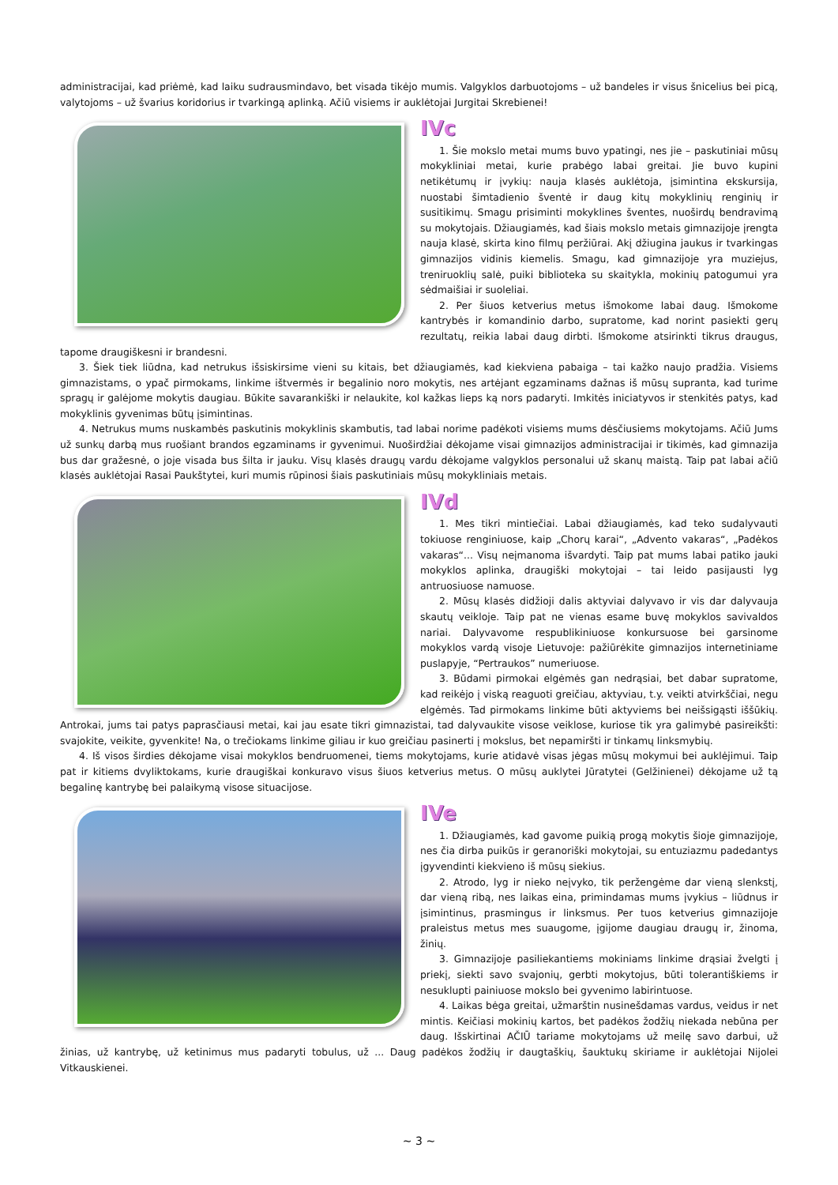administracijai, kad priėmė, kad laiku sudrausmindavo, bet visada tikėjo mumis. Valgyklos darbuotojoms – už bandeles ir visus šnicelius bei picą, valytojoms – už švarius koridorius ir tvarkingą aplinką. Ačiū visiems ir auklėtojai Jurgitai Skrebienei!
IVc
1. Šie mokslo metai mums buvo ypatingi, nes jie – paskutiniai mūsų mokykliniai metai, kurie prabėgo labai greitai. Jie buvo kupini netikėtumų ir įvykių: nauja klasės auklėtoja, įsimintina ekskursija, nuostabi šimtadienio šventė ir daug kitų mokyklinių renginių ir susitikimų. Smagu prisiminti mokyklines šventes, nuoširdų bendravimą su mokytojais. Džiaugiamės, kad šiais mokslo metais gimnazijoje įrengta nauja klasė, skirta kino filmų peržiūrai. Akį džiugina jaukus ir tvarkingas gimnazijos vidinis kiemelis. Smagu, kad gimnazijoje yra muziejus, treniruoklių salė, puiki biblioteka su skaitykla, mokinių patogumui yra sėdmaišiai ir suoleliai.
2. Per šiuos ketverius metus išmokome labai daug. Išmokome kantrybės ir komandinio darbo, supratome, kad norint pasiekti gerų rezultatų, reikia labai daug dirbti. Išmokome atsirinkti tikrus draugus, tapome draugiškesni ir brandesni.
3. Šiek tiek liūdna, kad netrukus išsiskirsime vieni su kitais, bet džiaugiamės, kad kiekviena pabaiga – tai kažko naujo pradžia. Visiems gimnazistams, o ypač pirmokams, linkime ištvermės ir begalinio noro mokytis, nes artėjant egzaminams dažnas iš mūsų supranta, kad turime spragų ir galėjome mokytis daugiau. Būkite savarankiški ir nelaukite, kol kažkas lieps ką nors padaryti. Imkitės iniciatyvos ir stenkitės patys, kad mokyklinis gyvenimas būtų įsimintinas.
4. Netrukus mums nuskambės paskutinis mokyklinis skambutis, tad labai norime padėkoti visiems mums dėsčiusiems mokytojams. Ačiū Jums už sunkų darbą mus ruošiant brandos egzaminams ir gyvenimui. Nuoširdžiai dėkojame visai gimnazijos administracijai ir tikimės, kad gimnazija bus dar gražesnė, o joje visada bus šilta ir jauku. Visų klasės draugų vardu dėkojame valgyklos personalui už skanų maistą. Taip pat labai ačiū klasės auklėtojai Rasai Paukštytei, kuri mumis rūpinosi šiais paskutiniais mūsų mokykliniais metais.
IVd
1. Mes tikri mintiečiai. Labai džiaugiamės, kad teko sudalyvauti tokiuose renginiuose, kaip „Chorų karai“, „Advento vakaras“, „Padėkos vakaras“... Visų neįmanoma išvardyti. Taip pat mums labai patiko jauki mokyklos aplinka, draugiški mokytojai – tai leido pasijausti lyg antruosiuose namuose.
2. Mūsų klasės didžioji dalis aktyviai dalyvavo ir vis dar dalyvauja skautų veikloje. Taip pat ne vienas esame buvę mokyklos savivaldos nariai. Dalyvavome respublikiniuose konkursuose bei garsinome mokyklos vardą visoje Lietuvoje: pažiūrėkite gimnazijos internetiniame puslapyje, “Pertraukos” numeriuose.
3. Būdami pirmokai elgėmės gan nedrąsiai, bet dabar supratome, kad reikėjo į viską reaguoti greičiau, aktyviau, t.y. veikti atvirkščiai, negu elgėmės. Tad pirmokams linkime būti aktyviems bei neišsigąsti iššūkių. Antrokai, jums tai patys paprasčiausi metai, kai jau esate tikri gimnazistai, tad dalyvaukite visose veiklose, kuriose tik yra galimybė pasireikšti: svajokite, veikite, gyvenkite! Na, o trečiokams linkime giliau ir kuo greičiau pasinerti į mokslus, bet nepamiršti ir tinkamų linksmybių.
4. Iš visos širdies dėkojame visai mokyklos bendruomenei, tiems mokytojams, kurie atidavė visas jėgas mūsų mokymui bei auklėjimui. Taip pat ir kitiems dvyliktokams, kurie draugiškai konkuravo visus šiuos ketverius metus. O mūsų auklytei Jūratytei (Gelžinienei) dėkojame už tą begalinę kantrybę bei palaikymą visose situacijose.
IVe
1. Džiaugiamės, kad gavome puikią progą mokytis šioje gimnazijoje, nes čia dirba puikūs ir geranoriški mokytojai, su entuziazmu padedantys įgyvendinti kiekvieno iš mūsų siekius.
2. Atrodo, lyg ir nieko neįvyko, tik peržengėme dar vieną slenkstį, dar vieną ribą, nes laikas eina, primindamas mums įvykius – liūdnus ir įsimintinus, prasmingus ir linksmus. Per tuos ketverius gimnazijoje praleistus metus mes suaugome, įgijome daugiau draugų ir, žinoma, žinių.
3. Gimnazijoje pasiliekantiems mokiniams linkime drąsiai žvelgti į priekį, siekti savo svajonių, gerbti mokytojus, būti tolerantiškiems ir nesuklupti painiuose mokslo bei gyvenimo labirintuose.
4. Laikas bėga greitai, užmarštin nusinešdamas vardus, veidus ir net mintis. Keičiasi mokinių kartos, bet padėkos žodžių niekada nebūna per daug. Išskirtinai AČIŪ tariame mokytojams už meilę savo darbui, už žinias, už kantrybę, už ketinimus mus padaryti tobulus, už ... Daug padėkos žodžių ir daugtaškių, šauktukų skiriame ir auklėtojai Nijolei Vitkauskienei.
~ 3 ~